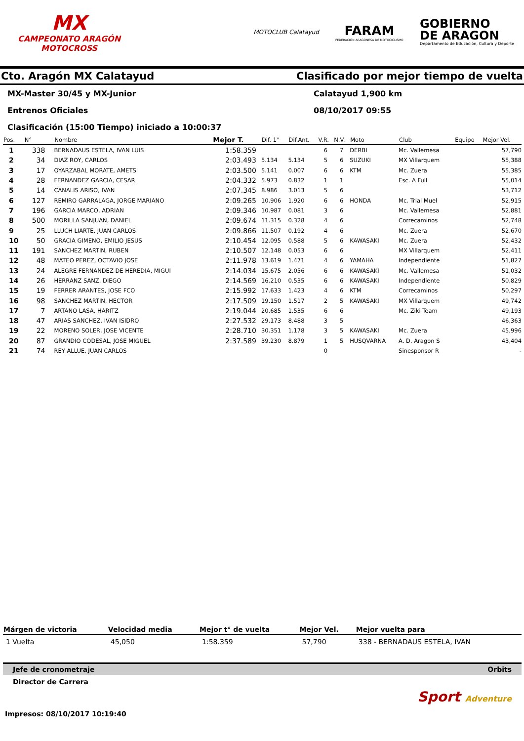MX
CAMPEONATO ARAGÓN MOTOCROSS
MOTOCLUB Calatayud
FARAM
FEDERACIÓN ARAGONESA DE MOTOCICLISMO
GOBIERNO
DE ARAGON
Departamento de Educación, Cultura y Deporte
Cto. Aragón MX Calatayud Clasificado por mejor tiempo de vuelta
MX-Master 30/45 y MX-Junior Calatayud 1,900 km
Entrenos Oficiales 08/10/2017 09:55
Clasificación (15:00 Tiempo) iniciado a 10:00:37
| Pos. | N° | Nombre | Mejor T. | Dif. 1° | Dif.Ant. | V.R. | N.V. | Moto | Club | Equipo | Mejor Vel. |
| --- | --- | --- | --- | --- | --- | --- | --- | --- | --- | --- | --- |
| 1 | 338 | BERNADAUS ESTELA, IVAN LUIS | 1:58.359 | | | 6 | 7 | DERBI | Mc. Vallemesa | | 57,790 |
| 2 | 34 | DIAZ ROY, CARLOS | 2:03.493 | 5.134 | 5.134 | 5 | 6 | SUZUKI | MX Villarquem | | 55,388 |
| 3 | 17 | OYARZABAL MORATE, AMETS | 2:03.500 | 5.141 | 0.007 | 6 | 6 | KTM | Mc. Zuera | | 55,385 |
| 4 | 28 | FERNANDEZ GARCIA, CESAR | 2:04.332 | 5.973 | 0.832 | 1 | 1 | | Esc. A Full | | 55,014 |
| 5 | 14 | CANALIS ARISO, IVAN | 2:07.345 | 8.986 | 3.013 | 5 | 6 | | | | 53,712 |
| 6 | 127 | REMIRO GARRALAGA, JORGE MARIANO | 2:09.265 | 10.906 | 1.920 | 6 | 6 | HONDA | Mc. Trial Muel | | 52,915 |
| 7 | 196 | GARCIA MARCO, ADRIAN | 2:09.346 | 10.987 | 0.081 | 3 | 6 | | Mc. Vallemesa | | 52,881 |
| 8 | 500 | MORILLA SANJUAN, DANIEL | 2:09.674 | 11.315 | 0.328 | 4 | 6 | | Correcaminos | | 52,748 |
| 9 | 25 | LLUCH LIARTE, JUAN CARLOS | 2:09.866 | 11.507 | 0.192 | 4 | 6 | | Mc. Zuera | | 52,670 |
| 10 | 50 | GRACIA GIMENO, EMILIO JESUS | 2:10.454 | 12.095 | 0.588 | 5 | 6 | KAWASAKI | Mc. Zuera | | 52,432 |
| 11 | 191 | SANCHEZ MARTIN, RUBEN | 2:10.507 | 12.148 | 0.053 | 6 | 6 | | MX Villarquem | | 52,411 |
| 12 | 48 | MATEO PEREZ, OCTAVIO JOSE | 2:11.978 | 13.619 | 1.471 | 4 | 6 | YAMAHA | Independiente | | 51,827 |
| 13 | 24 | ALEGRE FERNANDEZ DE HEREDIA, MIGUI | 2:14.034 | 15.675 | 2.056 | 6 | 6 | KAWASAKI | Mc. Vallemesa | | 51,032 |
| 14 | 26 | HERRANZ SANZ, DIEGO | 2:14.569 | 16.210 | 0.535 | 6 | 6 | KAWASAKI | Independiente | | 50,829 |
| 15 | 19 | FERRER ARANTES, JOSE FCO | 2:15.992 | 17.633 | 1.423 | 4 | 6 | KTM | Correcaminos | | 50,297 |
| 16 | 98 | SANCHEZ MARTIN, HECTOR | 2:17.509 | 19.150 | 1.517 | 2 | 5 | KAWASAKI | MX Villarquem | | 49,742 |
| 17 | 7 | ARTANO LASA, HARITZ | 2:19.044 | 20.685 | 1.535 | 6 | 6 | | Mc. Ziki Team | | 49,193 |
| 18 | 47 | ARIAS SANCHEZ, IVAN ISIDRO | 2:27.532 | 29.173 | 8.488 | 3 | 5 | | | | 46,363 |
| 19 | 22 | MORENO SOLER, JOSE VICENTE | 2:28.710 | 30.351 | 1.178 | 3 | 5 | KAWASAKI | Mc. Zuera | | 45,996 |
| 20 | 87 | GRANDIO CODESAL, JOSE MIGUEL | 2:37.589 | 39.230 | 8.879 | 1 | 5 | HUSQVARNA | A. D. Aragon S | | 43,404 |
| 21 | 74 | REY ALLUE, JUAN CARLOS | | | | 0 | | | Sinesponsor R | | - |
| Márgen de victoria | Velocidad media | Mejor t° de vuelta | Mejor Vel. | Mejor vuelta para |
| --- | --- | --- | --- | --- |
| 1 Vuelta | 45,050 | 1:58.359 | 57,790 | 338 - BERNADAUS ESTELA, IVAN |
Jefe de cronometraje Orbits
Director de Carrera
Sport Adventure
Impresos: 08/10/2017 10:19:40